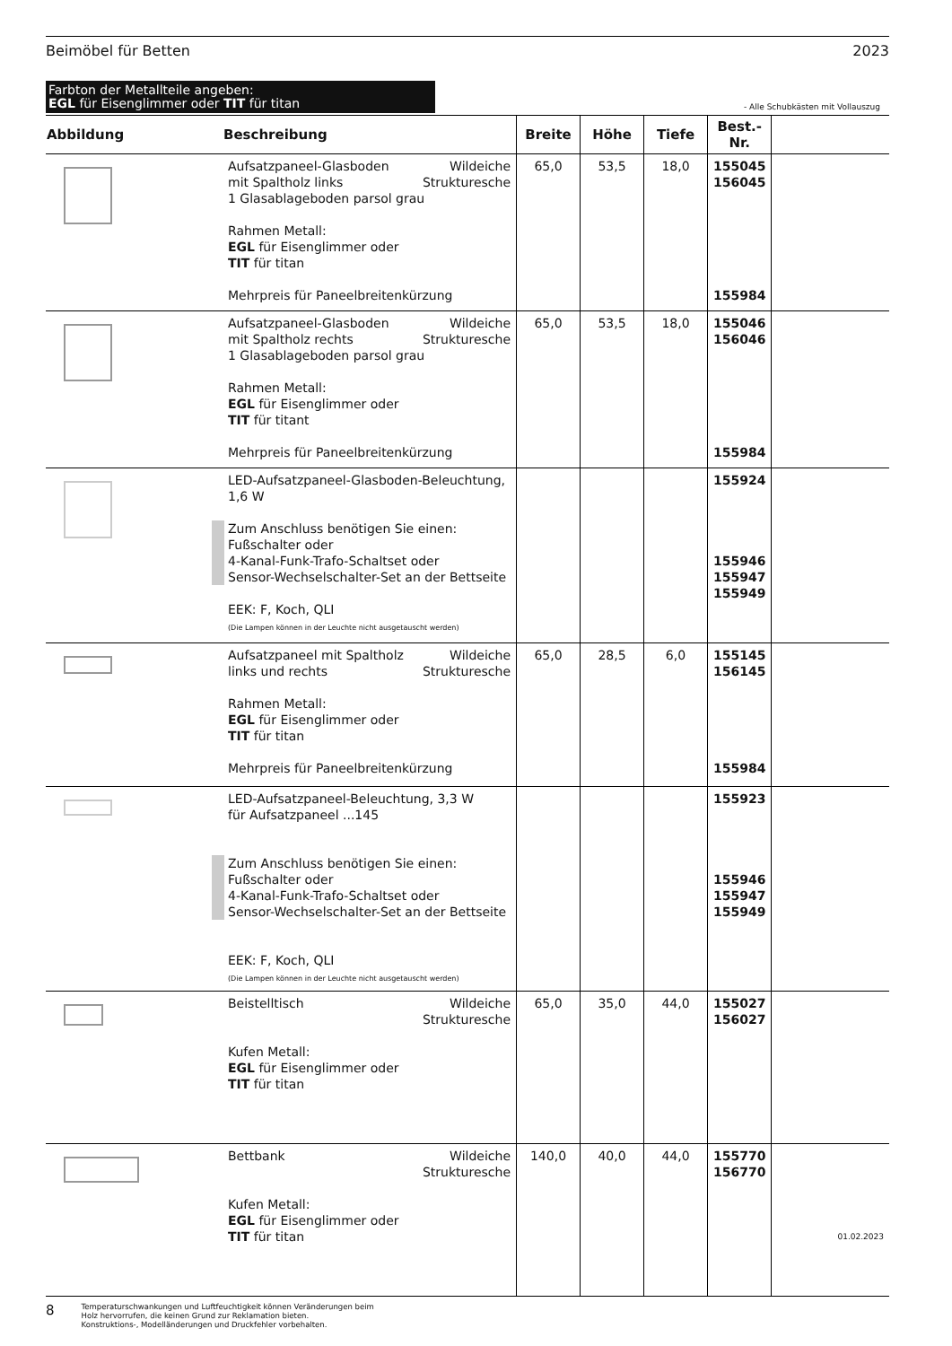Beimöbel für Betten 2023
Farbton der Metallteile angeben:
EGL für Eisenglimmer oder TIT für titan
- Alle Schubkästen mit Vollauszug
| Abbildung | Beschreibung | Breite | Höhe | Tiefe | Best.-Nr. | |
| --- | --- | --- | --- | --- | --- | --- |
| | Wildeiche Strukturesche Aufsatzpaneel-Glasboden mit Spaltholz links 1 Glasablageboden parsol grau Rahmen Metall: EGL für Eisenglimmer oder TIT für titan Mehrpreis für Paneelbreitenkürzung | 65,0 | 53,5 | 18,0 | 155045 156045 155984 | |
| | Wildeiche Strukturesche Aufsatzpaneel-Glasboden mit Spaltholz rechts 1 Glasablageboden parsol grau Rahmen Metall: EGL für Eisenglimmer oder TIT für titant Mehrpreis für Paneelbreitenkürzung | 65,0 | 53,5 | 18,0 | 155046 156046 155984 | |
| | LED-Aufsatzpaneel-Glasboden-Beleuchtung, 1,6 W Zum Anschluss benötigen Sie einen: Fußschalter oder 4-Kanal-Funk-Trafo-Schaltset oder Sensor-Wechselschalter-Set an der Bettseite EEK: F, Koch, QLI (Die Lampen können in der Leuchte nicht ausgetauscht werden) | | | | 155924 155946 155947 155949 | |
| | Wildeiche Strukturesche Aufsatzpaneel mit Spaltholz links und rechts Rahmen Metall: EGL für Eisenglimmer oder TIT für titan Mehrpreis für Paneelbreitenkürzung | 65,0 | 28,5 | 6,0 | 155145 156145 155984 | |
| | LED-Aufsatzpaneel-Beleuchtung, 3,3 W für Aufsatzpaneel ...145 Zum Anschluss benötigen Sie einen: Fußschalter oder 4-Kanal-Funk-Trafo-Schaltset oder Sensor-Wechselschalter-Set an der Bettseite EEK: F, Koch, QLI (Die Lampen können in der Leuchte nicht ausgetauscht werden) | | | | 155923 155946 155947 155949 | |
| | Wildeiche Strukturesche Beistelltisch Kufen Metall: EGL für Eisenglimmer oder TIT für titan | 65,0 | 35,0 | 44,0 | 155027 156027 | |
| | Wildeiche Strukturesche Bettbank Kufen Metall: EGL für Eisenglimmer oder TIT für titan | 140,0 | 40,0 | 44,0 | 155770 156770 | 01.02.2023 |
8
Temperaturschwankungen und Luftfeuchtigkeit können Veränderungen beim
Holz hervorrufen, die keinen Grund zur Reklamation bieten.
Konstruktions-, Modelländerungen und Druckfehler vorbehalten.